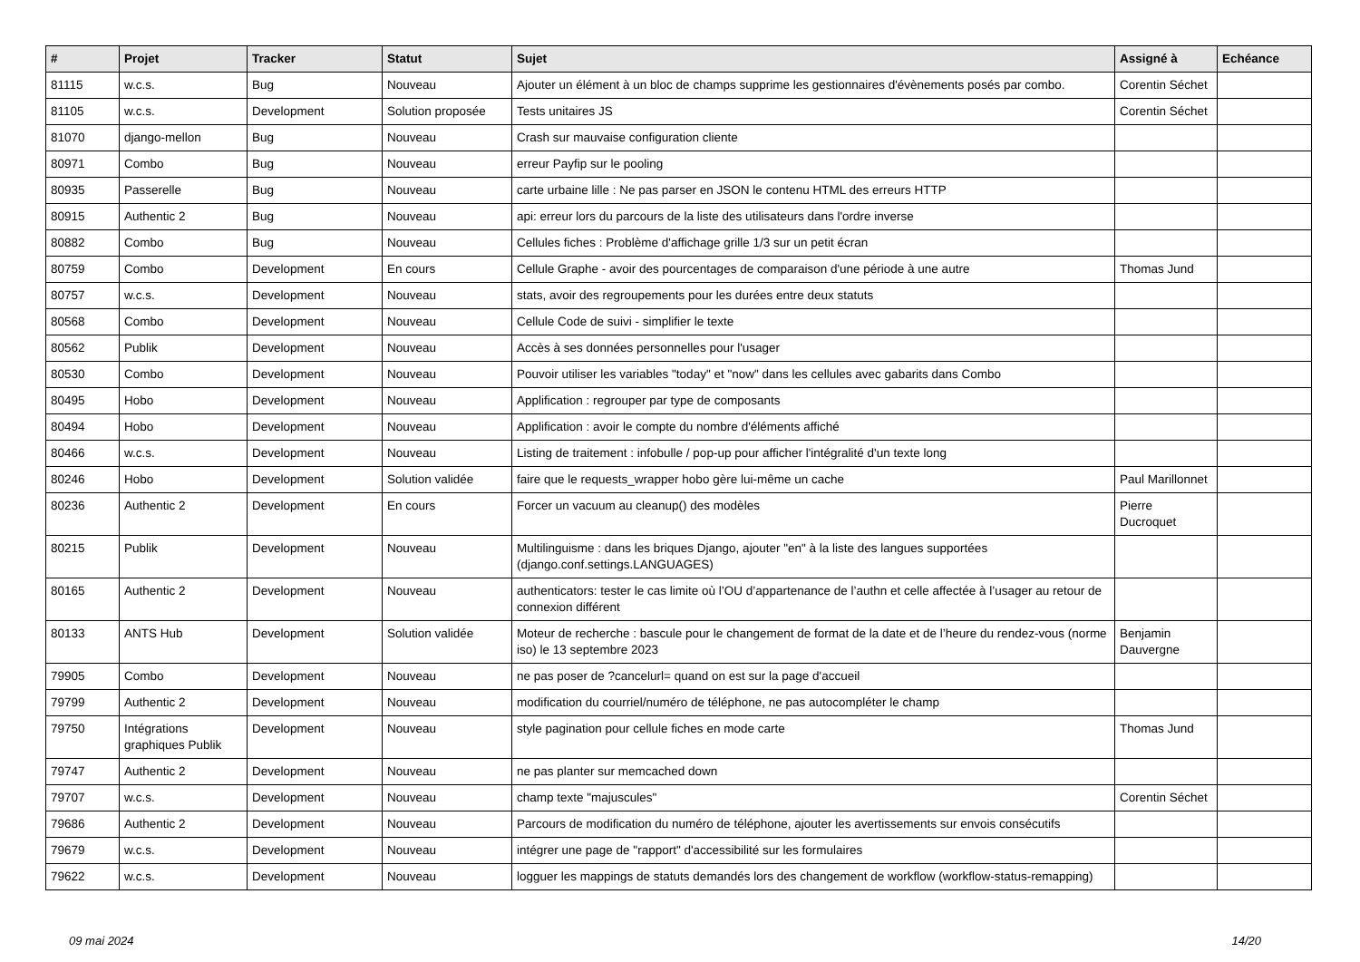| # | Projet | Tracker | Statut | Sujet | Assigné à | Echéance |
| --- | --- | --- | --- | --- | --- | --- |
| 81115 | w.c.s. | Bug | Nouveau | Ajouter un élément à un bloc de champs supprime les gestionnaires d'évènements posés par combo. | Corentin Séchet | |
| 81105 | w.c.s. | Development | Solution proposée | Tests unitaires JS | Corentin Séchet | |
| 81070 | django-mellon | Bug | Nouveau | Crash sur mauvaise configuration cliente | | |
| 80971 | Combo | Bug | Nouveau | erreur Payfip sur le pooling | | |
| 80935 | Passerelle | Bug | Nouveau | carte urbaine lille : Ne pas parser en JSON le contenu HTML des erreurs HTTP | | |
| 80915 | Authentic 2 | Bug | Nouveau | api: erreur lors du parcours de la liste des utilisateurs dans l'ordre inverse | | |
| 80882 | Combo | Bug | Nouveau | Cellules fiches : Problème d'affichage grille 1/3 sur un petit écran | | |
| 80759 | Combo | Development | En cours | Cellule Graphe - avoir des pourcentages de comparaison d'une période à une autre | Thomas Jund | |
| 80757 | w.c.s. | Development | Nouveau | stats, avoir des regroupements pour les durées entre deux statuts | | |
| 80568 | Combo | Development | Nouveau | Cellule Code de suivi - simplifier le texte | | |
| 80562 | Publik | Development | Nouveau | Accès à ses données personnelles pour l'usager | | |
| 80530 | Combo | Development | Nouveau | Pouvoir utiliser les variables "today" et "now" dans les cellules avec gabarits dans Combo | | |
| 80495 | Hobo | Development | Nouveau | Applification : regrouper par type de composants | | |
| 80494 | Hobo | Development | Nouveau | Applification : avoir le compte du nombre d'éléments affiché | | |
| 80466 | w.c.s. | Development | Nouveau | Listing de traitement : infobulle / pop-up pour afficher l'intégralité d'un texte long | | |
| 80246 | Hobo | Development | Solution validée | faire que le requests_wrapper hobo gère lui-même un cache | Paul Marillonnet | |
| 80236 | Authentic 2 | Development | En cours | Forcer un vacuum au cleanup() des modèles | Pierre Ducroquet | |
| 80215 | Publik | Development | Nouveau | Multilinguisme : dans les briques Django, ajouter "en" à la liste des langues supportées (django.conf.settings.LANGUAGES) | | |
| 80165 | Authentic 2 | Development | Nouveau | authenticators: tester le cas limite où l’OU d’appartenance de l’authn et celle affectée à l’usager au retour de connexion différent | | |
| 80133 | ANTS Hub | Development | Solution validée | Moteur de recherche : bascule pour le changement de format de la date et de l’heure du rendez-vous (norme iso) le 13 septembre 2023 | Benjamin Dauvergne | |
| 79905 | Combo | Development | Nouveau | ne pas poser de ?cancelurl= quand on est sur la page d'accueil | | |
| 79799 | Authentic 2 | Development | Nouveau | modification du courriel/numéro de téléphone, ne pas autocompléter le champ | | |
| 79750 | Intégrations graphiques Publik | Development | Nouveau | style pagination pour cellule fiches en mode carte | Thomas Jund | |
| 79747 | Authentic 2 | Development | Nouveau | ne pas planter sur memcached down | | |
| 79707 | w.c.s. | Development | Nouveau | champ texte "majuscules" | Corentin Séchet | |
| 79686 | Authentic 2 | Development | Nouveau | Parcours de modification du numéro de téléphone, ajouter les avertissements sur envois consécutifs | | |
| 79679 | w.c.s. | Development | Nouveau | intégrer une page de "rapport" d'accessibilité sur les formulaires | | |
| 79622 | w.c.s. | Development | Nouveau | logguer les mappings de statuts demandés lors des changement de workflow (workflow-status-remapping) | | |
09 mai 2024 14/20